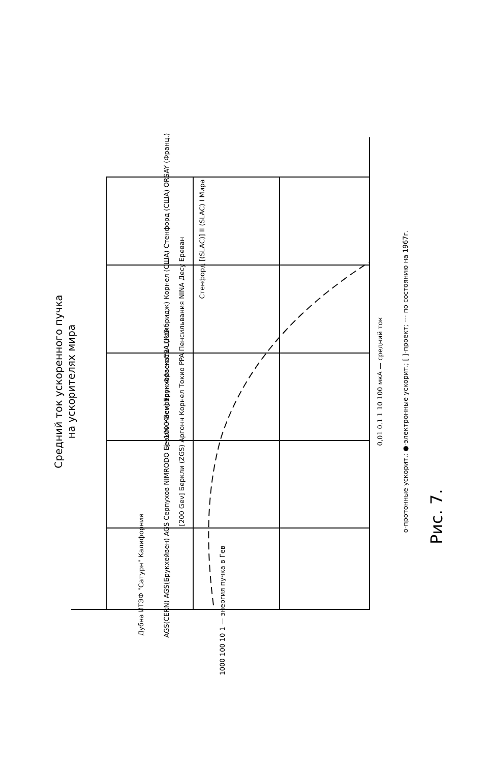Средний ток ускоренного пучка
на ускорителях мира
1000 100 10 1 — энергия пучка в Гев
0,01 0,1 1 10 100 мкА — средний ток
о-протонные ускорит.; ●-электронные ускорит.; [ ]-проект; --- по состоянию на 1967г.
Дубна ИТЭФ "Сатурн" Калифорния
AGS(CERN) AGS(Брукхейвен) AGS Серпухов NIMRODO Беркли Космотрон Фраскати LUND
[200 Gev] Беркли (ZGS) Аргонн Корнел Токио PPA Пенсильвания NINA Десу Ереван
[~1000 Gev] Брукхейвен CEA (Кэмбридж) Корнел (США) Стенфорд (США) ORSAY (Франц.)
Стенфорд [(SLAC)] II (SLAC) I Мира
Рис. 7.